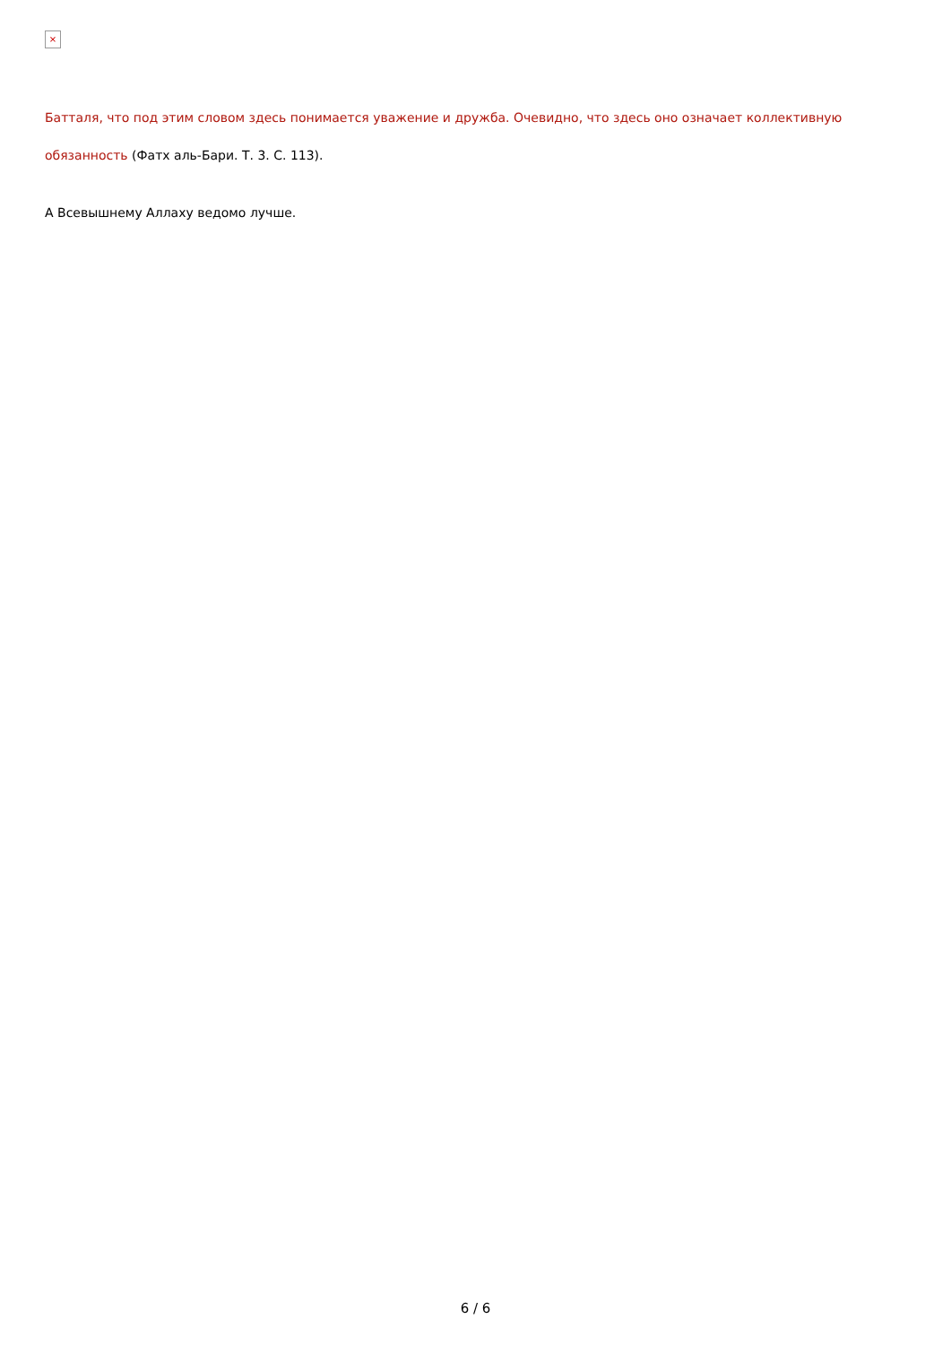×
Батталя, что под этим словом здесь понимается уважение и дружба. Очевидно, что здесь оно означает коллективную обязанность (Фатх аль-Бари. Т. 3. С. 113).
А Всевышнему Аллаху ведомо лучше.
6 / 6